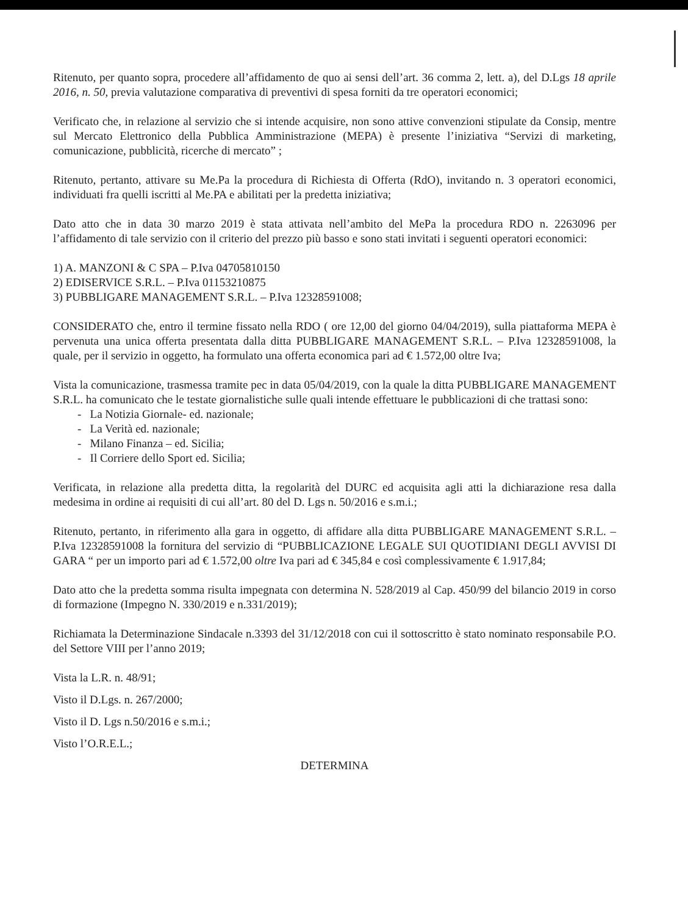Ritenuto, per quanto sopra, procedere all’affidamento de quo ai sensi dell’art. 36 comma 2, lett. a), del D.Lgs 18 aprile 2016, n. 50, previa valutazione comparativa di preventivi di spesa forniti da tre operatori economici;
Verificato che, in relazione al servizio che si intende acquisire, non sono attive convenzioni stipulate da Consip, mentre sul Mercato Elettronico della Pubblica Amministrazione (MEPA) è presente l’iniziativa “Servizi di marketing, comunicazione, pubblicità, ricerche di mercato” ;
Ritenuto, pertanto, attivare su Me.Pa la procedura di Richiesta di Offerta (RdO), invitando n. 3 operatori economici, individuati fra quelli iscritti al Me.PA e abilitati per la predetta iniziativa;
Dato atto che in data 30 marzo 2019 è stata attivata nell’ambito del MePa la procedura RDO n. 2263096 per l’affidamento di tale servizio con il criterio del prezzo più basso e sono stati invitati i seguenti operatori economici:
1) A. MANZONI & C SPA – P.Iva 04705810150
2) EDISERVICE S.R.L. – P.Iva 01153210875
3) PUBBLIGARE MANAGEMENT S.R.L. – P.Iva 12328591008;
CONSIDERATO che, entro il termine fissato nella RDO ( ore 12,00 del giorno 04/04/2019), sulla piattaforma MEPA è pervenuta una unica offerta presentata dalla ditta PUBBLIGARE MANAGEMENT S.R.L. – P.Iva 12328591008, la quale, per il servizio in oggetto, ha formulato una offerta economica pari ad € 1.572,00 oltre Iva;
Vista la comunicazione, trasmessa tramite pec in data 05/04/2019, con la quale la ditta PUBBLIGARE MANAGEMENT S.R.L. ha comunicato che le testate giornalistiche sulle quali intende effettuare le pubblicazioni di che trattasi sono:
- La Notizia Giornale- ed. nazionale;
- La Verità ed. nazionale;
- Milano Finanza – ed. Sicilia;
- Il Corriere dello Sport ed. Sicilia;
Verificata, in relazione alla predetta ditta, la regolarità del DURC ed acquisita agli atti la dichiarazione resa dalla medesima in ordine ai requisiti di cui all’art. 80 del D. Lgs n. 50/2016 e s.m.i.;
Ritenuto, pertanto, in riferimento alla gara in oggetto, di affidare alla ditta PUBBLIGARE MANAGEMENT S.R.L. – P.Iva 12328591008 la fornitura del servizio di “PUBBLICAZIONE LEGALE SUI QUOTIDIANI DEGLI AVVISI DI GARA “ per un importo pari ad € 1.572,00 oltre Iva pari ad € 345,84 e così complessivamente € 1.917,84;
Dato atto che la predetta somma risulta impegnata con determina N. 528/2019 al Cap. 450/99 del bilancio 2019 in corso di formazione (Impegno N. 330/2019 e n.331/2019);
Richiamata la Determinazione Sindacale n.3393 del 31/12/2018 con cui il sottoscritto è stato nominato responsabile P.O. del Settore VIII per l’anno 2019;
Vista la L.R. n. 48/91;
Visto il D.Lgs. n. 267/2000;
Visto il D. Lgs n.50/2016 e s.m.i.;
Visto l’O.R.E.L.;
DETERMINA